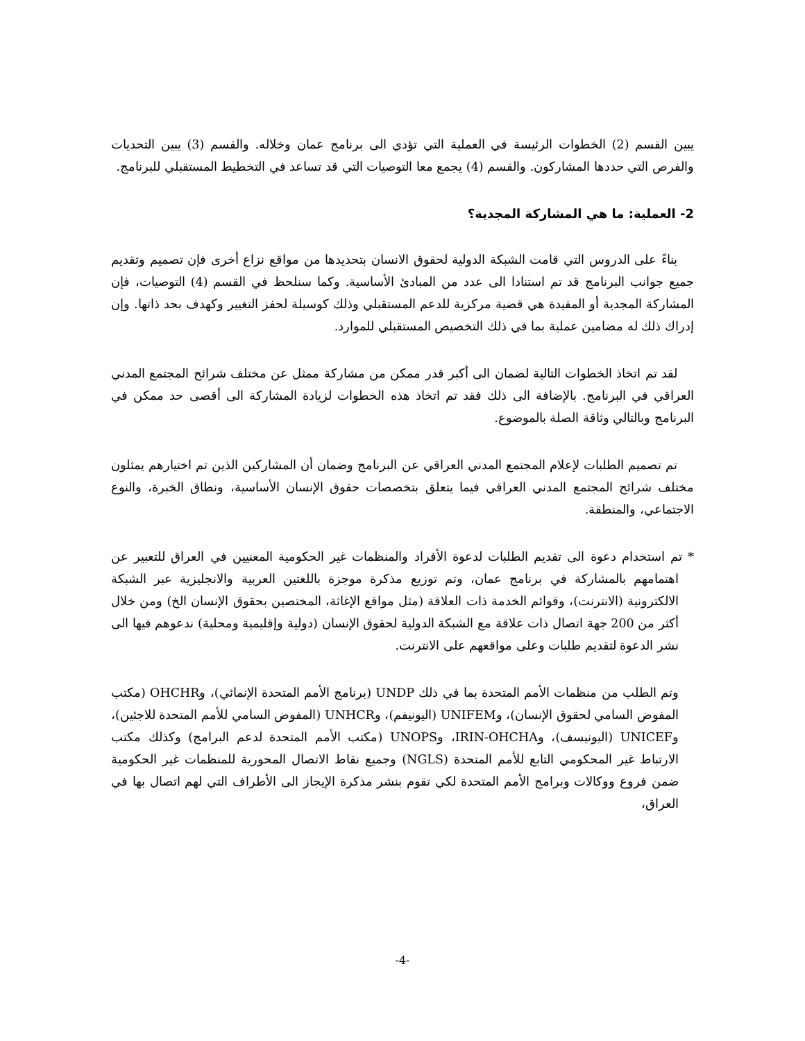يبين القسم (2) الخطوات الرئيسة في العملية التي تؤدي الى برنامج عمان وخلاله. والقسم (3) يبين التحديات والفرص التي حددها المشاركون. والقسم (4) يجمع معا التوصيات التي قد تساعد في التخطيط المستقبلي للبرنامج.
2- العملية: ما هي المشاركة المجدية؟
بناءً على الدروس التي قامت الشبكة الدولية لحقوق الانسان بتحديدها من مواقع نزاع أخرى فإن تصميم وتقديم جميع جوانب البرنامج قد تم استنادا الى عدد من المبادئ الأساسية. وكما سنلحظ في القسم (4) التوصيات، فإن المشاركة المجدية أو المفيدة هي قضية مركزية للدعم المستقبلي وذلك كوسيلة لحفز التغيير وكهدف بحد ذاتها. وإن إدراك ذلك له مضامين عملية بما في ذلك التخصيص المستقبلي للموارد.
لقد تم اتخاذ الخطوات التالية لضمان الى أكبر قدر ممكن من مشاركة ممثل عن مختلف شرائح المجتمع المدني العراقي في البرنامج. بالإضافة الى ذلك فقد تم اتخاذ هذه الخطوات لزيادة المشاركة الى أقصى حد ممكن في البرنامج وبالتالي وثاقة الصلة بالموضوع.
تم تصميم الطلبات لإعلام المجتمع المدني العراقي عن البرنامج وضمان أن المشاركين الذين تم اختيارهم يمثلون مختلف شرائح المجتمع المدني العراقي فيما يتعلق بتخصصات حقوق الإنسان الأساسية، ونطاق الخبرة، والنوع الاجتماعي، والمنطقة.
* تم استخدام دعوة الى تقديم الطلبات لدعوة الأفراد والمنظمات غير الحكومية المعنيين في العراق للتعبير عن اهتمامهم بالمشاركة في برنامج عمان، وتم توزيع مذكرة موجزة باللغتين العربية والانجليزية عبر الشبكة الالكترونية (الانترنت)، وقوائم الخدمة ذات العلاقة (مثل مواقع الإغاثة، المختصين بحقوق الإنسان الخ) ومن خلال أكثر من 200 جهة اتصال ذات علاقة مع الشبكة الدولية لحقوق الإنسان (دولية وإقليمية ومحلية) ندعوهم فيها الى نشر الدعوة لتقديم طلبات وعلى مواقعهم على الانترنت.
وتم الطلب من منظمات الأمم المتحدة بما في ذلك UNDP (برنامج الأمم المتحدة الإنمائي)، وOHCHR (مكتب المفوض السامي لحقوق الإنسان)، وUNIFEM (اليونيفم)، وUNHCR (المفوض السامي للأمم المتحدة للاجئين)، وUNICEF (اليونيسف)، وIRIN-OHCHA، وUNOPS (مكتب الأمم المتحدة لدعم البرامج) وكذلك مكتب الارتباط غير المحكومي التابع للأمم المتحدة (NGLS) وجميع نقاط الاتصال المحورية للمنظمات غير الحكومية ضمن فروع ووكالات وبرامج الأمم المتحدة لكي تقوم بنشر مذكرة الإيجاز الى الأطراف التي لهم اتصال بها في العراق،
-4-